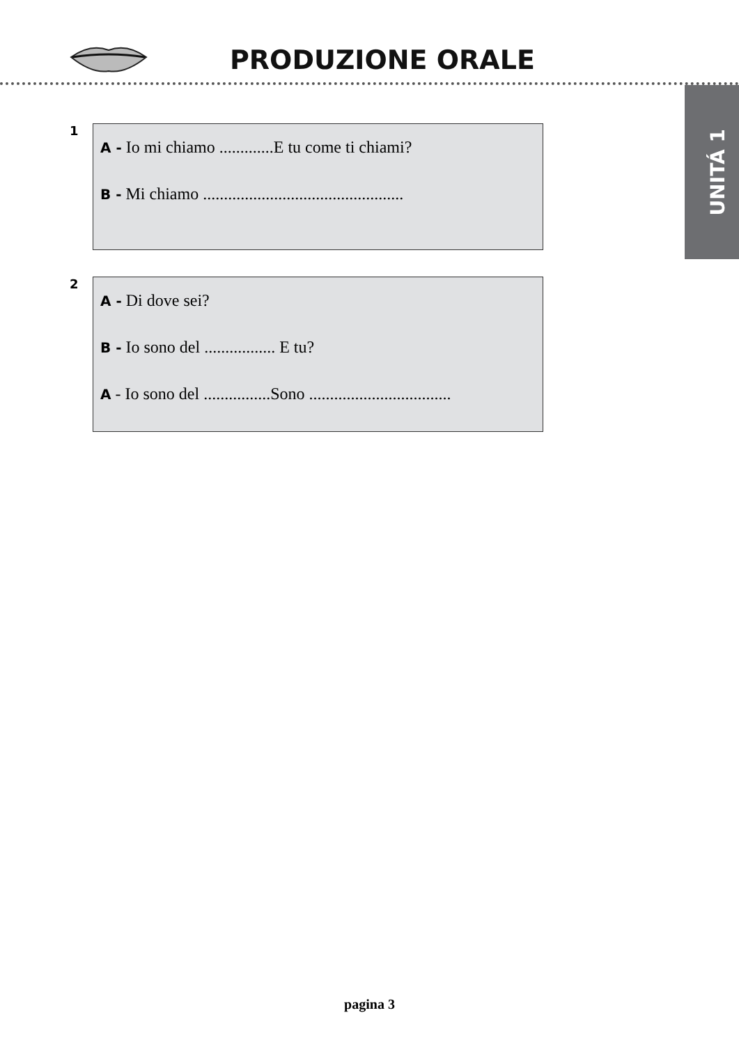PRODUZIONE ORALE
UNITÁ 1
1
A - Io mi chiamo .............E tu come ti chiami?
B - Mi chiamo ................................................
2
A - Di dove sei?
B - Io sono del ................. E tu?
A - Io sono del ................Sono ..................................
pagina 3